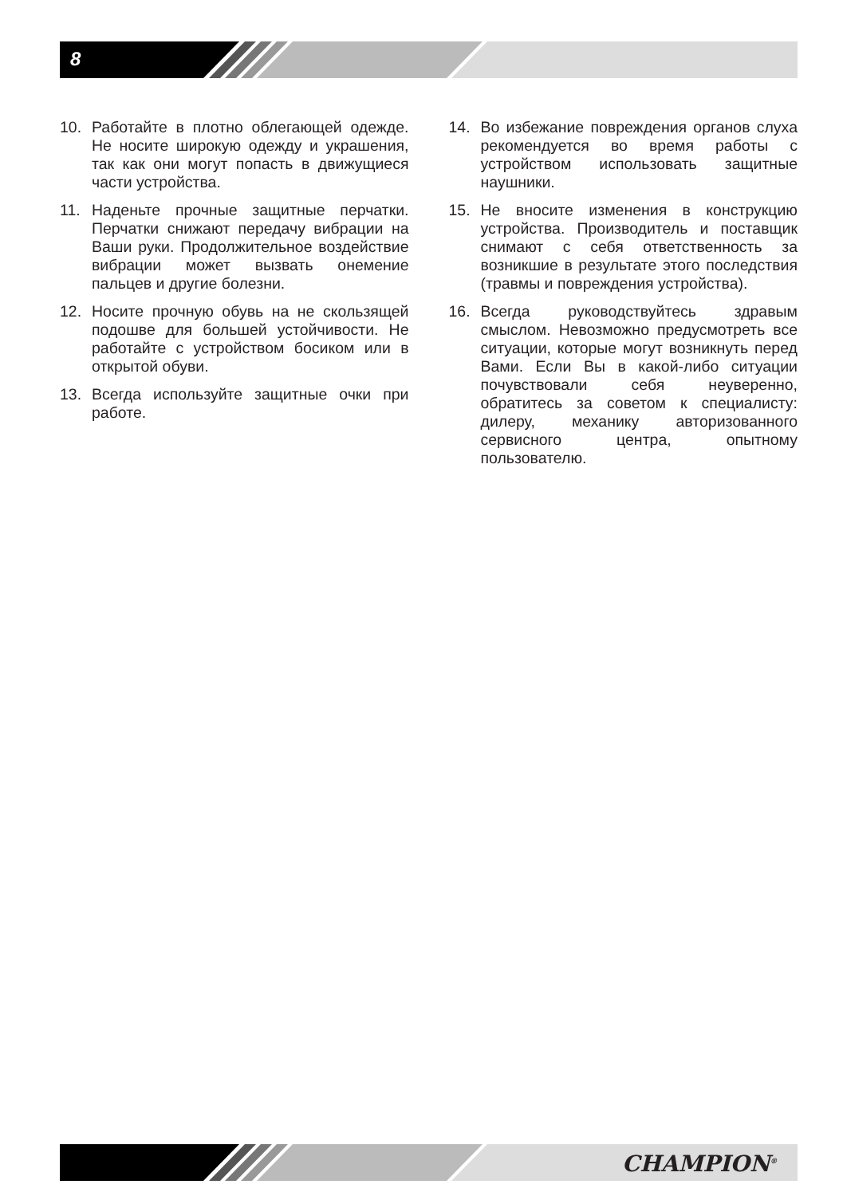8
10. Работайте в плотно облегающей одежде. Не носите широкую одежду и украшения, так как они могут попасть в движущиеся части устройства.
11. Наденьте прочные защитные перчатки. Перчатки снижают передачу вибрации на Ваши руки. Продолжительное воздействие вибрации может вызвать онемение пальцев и другие болезни.
12. Носите прочную обувь на не скользящей подошве для большей устойчивости. Не работайте с устройством босиком или в открытой обуви.
13. Всегда используйте защитные очки при работе.
14. Во избежание повреждения органов слуха рекомендуется во время работы с устройством использовать защитные наушники.
15. Не вносите изменения в конструкцию устройства. Производитель и поставщик снимают с себя ответственность за возникшие в результате этого последствия (травмы и повреждения устройства).
16. Всегда руководствуйтесь здравым смыслом. Невозможно предусмотреть все ситуации, которые могут возникнуть перед Вами. Если Вы в какой-либо ситуации почувствовали себя неуверенно, обратитесь за советом к специалисту: дилеру, механику авторизованного сервисного центра, опытному пользователю.
CHAMPION<sup>®</sup>